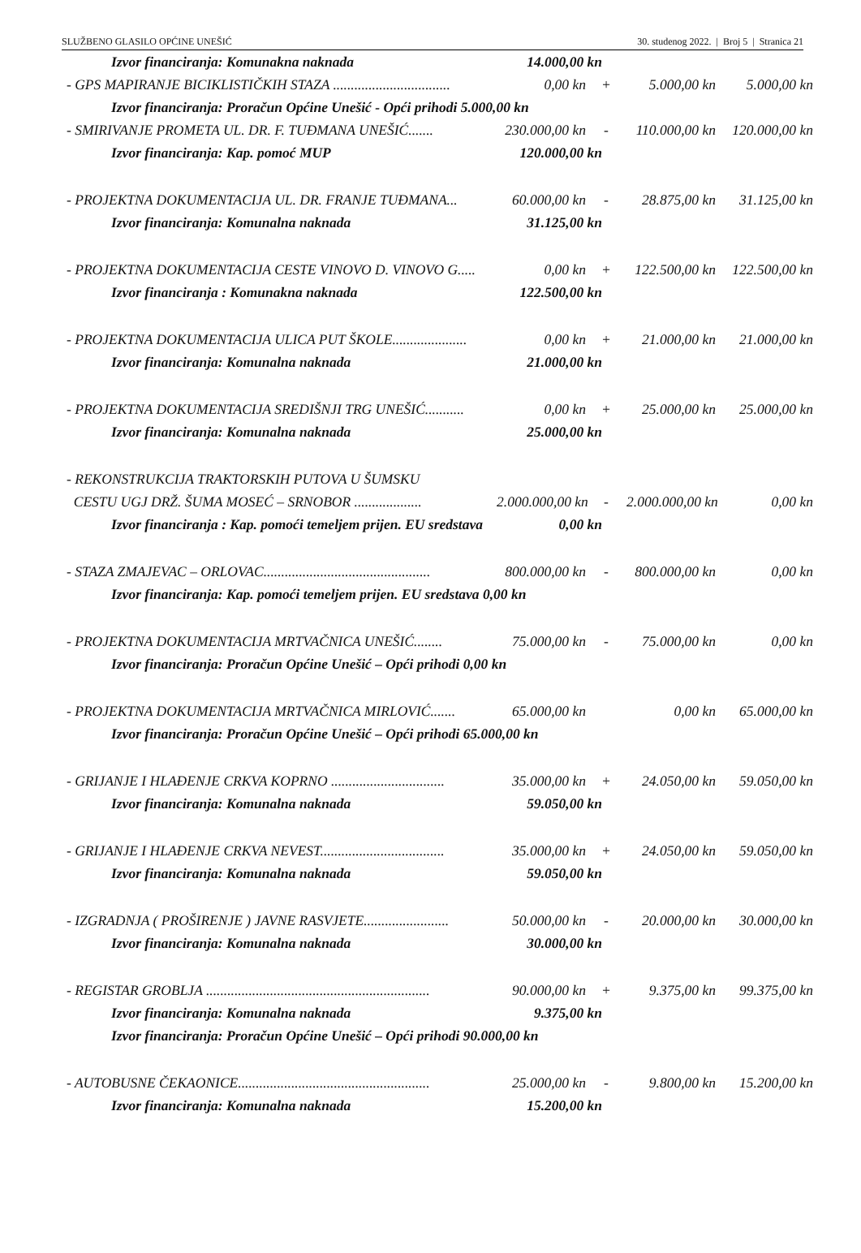SLUŽBENO GLASILO OPĆINE UNEŠIĆ 30. studenog 2022. | Broj 5 | Stranica 21
Izvor financiranja: Komunakna naknada 14.000,00 kn
- GPS MAPIRANJE BICIKLISTIČKIH STAZA ................................. 0,00 kn + 5.000,00 kn 5.000,00 kn
Izvor financiranja: Proračun Općine Unešić - Opći prihodi 5.000,00 kn
- SMIRIVANJE PROMETA UL. DR. F. TUĐMANA UNEŠIĆ....... 230.000,00 kn - 110.000,00 kn 120.000,00 kn
Izvor financiranja: Kap. pomoć MUP 120.000,00 kn
- PROJEKTNA DOKUMENTACIJA UL. DR. FRANJE TUĐMANA... 60.000,00 kn - 28.875,00 kn 31.125,00 kn
Izvor financiranja: Komunalna naknada 31.125,00 kn
- PROJEKTNA DOKUMENTACIJA CESTE VINOVO D. VINOVO G..... 0,00 kn + 122.500,00 kn 122.500,00 kn
Izvor financiranja : Komunakna naknada 122.500,00 kn
- PROJEKTNA DOKUMENTACIJA ULICA PUT ŠKOLE..................... 0,00 kn + 21.000,00 kn 21.000,00 kn
Izvor financiranja: Komunalna naknada 21.000,00 kn
- PROJEKTNA DOKUMENTACIJA SREDIŠNJI TRG UNEŠIĆ........... 0,00 kn + 25.000,00 kn 25.000,00 kn
Izvor financiranja: Komunalna naknada 25.000,00 kn
- REKONSTRUKCIJA TRAKTORSKIH PUTOVA U ŠUMSKU
CESTU UGJ DRŽ. ŠUMA MOSEĆ – SRNOBOR ................... 2.000.000,00 kn - 2.000.000,00 kn 0,00 kn
Izvor financiranja : Kap. pomoći temeljem prijen. EU sredstava 0,00 kn
- STAZA ZMAJEVAC – ORLOVAC............................................... 800.000,00 kn - 800.000,00 kn 0,00 kn
Izvor financiranja: Kap. pomoći temeljem prijen. EU sredstava 0,00 kn
- PROJEKTNA DOKUMENTACIJA MRTVAČNICA UNEŠIĆ........ 75.000,00 kn - 75.000,00 kn 0,00 kn
Izvor financiranja: Proračun Općine Unešić – Opći prihodi 0,00 kn
- PROJEKTNA DOKUMENTACIJA MRTVAČNICA MIRLOVIĆ....... 65.000,00 kn 0,00 kn 65.000,00 kn
Izvor financiranja: Proračun Općine Unešić – Opći prihodi 65.000,00 kn
- GRIJANJE I HLAĐENJE CRKVA KOPRNO ................................ 35.000,00 kn + 24.050,00 kn 59.050,00 kn
Izvor financiranja: Komunalna naknada 59.050,00 kn
- GRIJANJE I HLAĐENJE CRKVA NEVEST................................... 35.000,00 kn + 24.050,00 kn 59.050,00 kn
Izvor financiranja: Komunalna naknada 59.050,00 kn
- IZGRADNJA ( PROŠIRENJE ) JAVNE RASVJETE........................ 50.000,00 kn - 20.000,00 kn 30.000,00 kn
Izvor financiranja: Komunalna naknada 30.000,00 kn
- REGISTAR GROBLJA ............................................................... 90.000,00 kn + 9.375,00 kn 99.375,00 kn
Izvor financiranja: Komunalna naknada 9.375,00 kn
Izvor financiranja: Proračun Općine Unešić – Opći prihodi 90.000,00 kn
- AUTOBUSNE ČEKAONICE...................................................... 25.000,00 kn - 9.800,00 kn 15.200,00 kn
Izvor financiranja: Komunalna naknada 15.200,00 kn